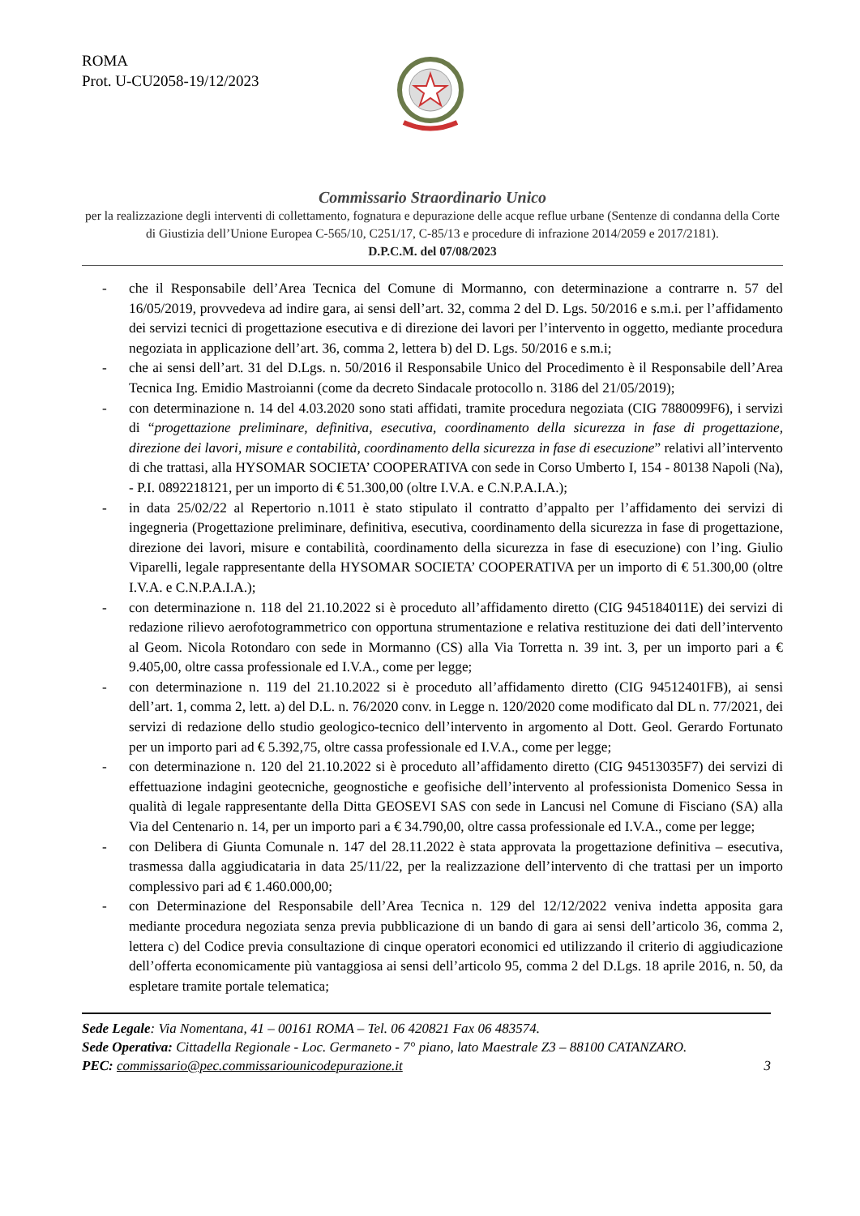ROMA
Prot. U-CU2058-19/12/2023
Commissario Straordinario Unico
per la realizzazione degli interventi di collettamento, fognatura e depurazione delle acque reflue urbane (Sentenze di condanna della Corte di Giustizia dell’Unione Europea C-565/10, C251/17, C-85/13 e procedure di infrazione 2014/2059 e 2017/2181).
D.P.C.M. del 07/08/2023
- che il Responsabile dell’Area Tecnica del Comune di Mormanno, con determinazione a contrarre n. 57 del 16/05/2019, provvedeva ad indire gara, ai sensi dell’art. 32, comma 2 del D. Lgs. 50/2016 e s.m.i. per l’affidamento dei servizi tecnici di progettazione esecutiva e di direzione dei lavori per l’intervento in oggetto, mediante procedura negoziata in applicazione dell’art. 36, comma 2, lettera b) del D. Lgs. 50/2016 e s.m.i;
- che ai sensi dell’art. 31 del D.Lgs. n. 50/2016 il Responsabile Unico del Procedimento è il Responsabile dell’Area Tecnica Ing. Emidio Mastroianni (come da decreto Sindacale protocollo n. 3186 del 21/05/2019);
- con determinazione n. 14 del 4.03.2020 sono stati affidati, tramite procedura negoziata (CIG 7880099F6), i servizi di “progettazione preliminare, definitiva, esecutiva, coordinamento della sicurezza in fase di progettazione, direzione dei lavori, misure e contabilità, coordinamento della sicurezza in fase di esecuzione” relativi all’intervento di che trattasi, alla HYSOMAR SOCIETA’ COOPERATIVA con sede in Corso Umberto I, 154 - 80138 Napoli (Na), - P.I. 0892218121, per un importo di € 51.300,00 (oltre I.V.A. e C.N.P.A.I.A.);
- in data 25/02/22 al Repertorio n.1011 è stato stipulato il contratto d’appalto per l’affidamento dei servizi di ingegneria (Progettazione preliminare, definitiva, esecutiva, coordinamento della sicurezza in fase di progettazione, direzione dei lavori, misure e contabilità, coordinamento della sicurezza in fase di esecuzione) con l’ing. Giulio Viparelli, legale rappresentante della HYSOMAR SOCIETA’ COOPERATIVA per un importo di € 51.300,00 (oltre I.V.A. e C.N.P.A.I.A.);
- con determinazione n. 118 del 21.10.2022 si è proceduto all’affidamento diretto (CIG 945184011E) dei servizi di redazione rilievo aerofotogrammetrico con opportuna strumentazione e relativa restituzione dei dati dell’intervento al Geom. Nicola Rotondaro con sede in Mormanno (CS) alla Via Torretta n. 39 int. 3, per un importo pari a € 9.405,00, oltre cassa professionale ed I.V.A., come per legge;
- con determinazione n. 119 del 21.10.2022 si è proceduto all’affidamento diretto (CIG 94512401FB), ai sensi dell’art. 1, comma 2, lett. a) del D.L. n. 76/2020 conv. in Legge n. 120/2020 come modificato dal DL n. 77/2021, dei servizi di redazione dello studio geologico-tecnico dell’intervento in argomento al Dott. Geol. Gerardo Fortunato per un importo pari ad € 5.392,75, oltre cassa professionale ed I.V.A., come per legge;
- con determinazione n. 120 del 21.10.2022 si è proceduto all’affidamento diretto (CIG 94513035F7) dei servizi di effettuazione indagini geotecniche, geognostiche e geofisiche dell’intervento al professionista Domenico Sessa in qualità di legale rappresentante della Ditta GEOSEVI SAS con sede in Lancusi nel Comune di Fisciano (SA) alla Via del Centenario n. 14, per un importo pari a € 34.790,00, oltre cassa professionale ed I.V.A., come per legge;
- con Delibera di Giunta Comunale n. 147 del 28.11.2022 è stata approvata la progettazione definitiva – esecutiva, trasmessa dalla aggiudicataria in data 25/11/22, per la realizzazione dell’intervento di che trattasi per un importo complessivo pari ad € 1.460.000,00;
- con Determinazione del Responsabile dell’Area Tecnica n. 129 del 12/12/2022 veniva indetta apposita gara mediante procedura negoziata senza previa pubblicazione di un bando di gara ai sensi dell’articolo 36, comma 2, lettera c) del Codice previa consultazione di cinque operatori economici ed utilizzando il criterio di aggiudicazione dell’offerta economicamente più vantaggiosa ai sensi dell’articolo 95, comma 2 del D.Lgs. 18 aprile 2016, n. 50, da espletare tramite portale telematica;
Sede Legale: Via Nomentana, 41 – 00161 ROMA – Tel. 06 420821 Fax 06 483574.
Sede Operativa: Cittadella Regionale - Loc. Germaneto - 7° piano, lato Maestrale Z3 – 88100 CATANZARO.
PEC: commissario@pec.commissariounicodepurazione.it 3